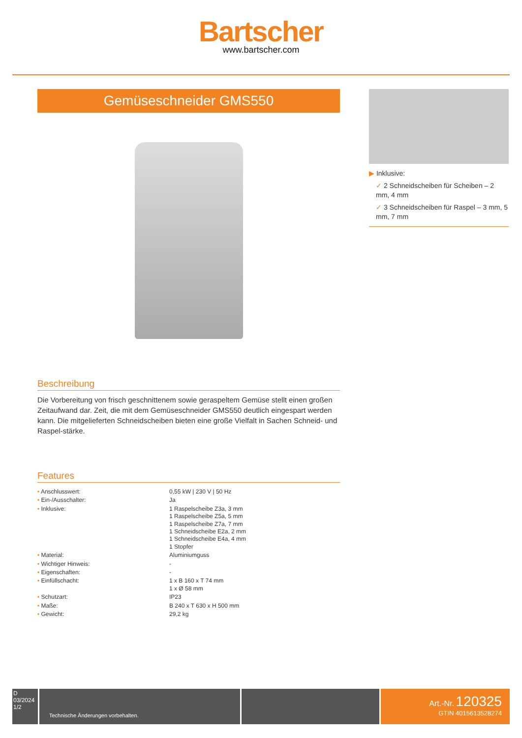Bartscher
www.bartscher.com
Gemüseschneider GMS550
Beschreibung
Die Vorbereitung von frisch geschnittenem sowie geraspeltem Gemüse stellt einen großen Zeitaufwand dar. Zeit, die mit dem Gemüseschneider GMS550 deutlich eingespart werden kann. Die mitgelieferten Schneidscheiben bieten eine große Vielfalt in Sachen Schneid- und Raspel-stärke.
Features
| • Anschlusswert: | 0,55 kW / 230 V / 50 Hz |
| • Ein-/Ausschalter: | Ja |
| • Inklusive: | 1 Raspelscheibe Z3a, 3 mm 1 Raspelscheibe Z5a, 5 mm 1 Raspelscheibe Z7a, 7 mm 1 Schneidscheibe E2a, 2 mm 1 Schneidscheibe E4a, 4 mm 1 Stopfer |
| • Material: | Aluminiumguss |
| • Wichtiger Hinweis: | - |
| • Eigenschaften: | - |
| • Einfüllschacht: | 1 x B 160 x T 74 mm 1 x Ø 58 mm |
| • Schutzart: | IP23 |
| • Maße: | B 240 x T 630 x H 500 mm |
| • Gewicht: | 29,2 kg |
▶ Inklusive:
✓ 2 Schneidscheiben für Scheiben – 2 mm, 4 mm
✓ 3 Schneidscheiben für Raspel – 3 mm, 5 mm, 7 mm
D
03/2024
1/2
Technische Änderungen vorbehalten.
Art.-Nr. 120325
GTIN 4015613528274